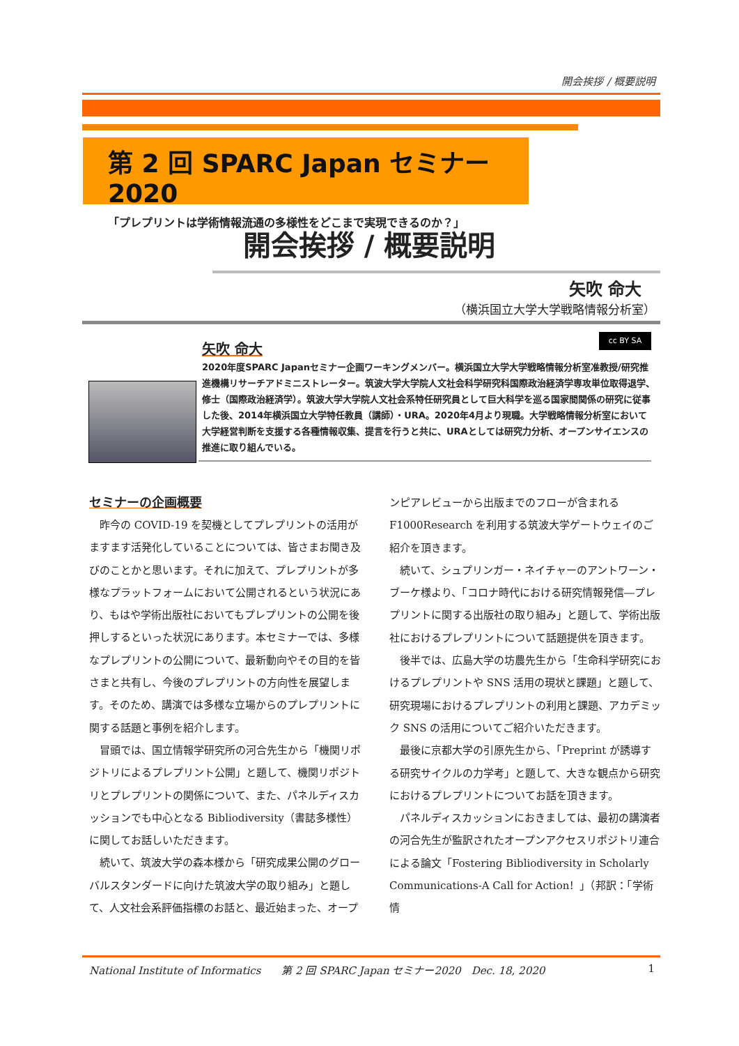開会挨拶 / 概要説明
第 2 回 SPARC Japan セミナー2020
「プレプリントは学術情報流通の多様性をどこまで実現できるのか？」
開会挨拶 / 概要説明
矢吹 命大
（横浜国立大学大学戦略情報分析室）
cc BY SA
矢吹 命大
2020年度SPARC Japanセミナー企画ワーキングメンバー。横浜国立大学大学戦略情報分析室准教授/研究推進機構リサーチアドミニストレーター。筑波大学大学院人文社会科学研究科国際政治経済学専攻単位取得退学、修士（国際政治経済学）。筑波大学大学院人文社会系特任研究員として巨大科学を巡る国家間関係の研究に従事した後、2014年横浜国立大学特任教員（講師）・URA。2020年4月より現職。大学戦略情報分析室において大学経営判断を支援する各種情報収集、提言を行うと共に、URAとしては研究力分析、オープンサイエンスの推進に取り組んでいる。
セミナーの企画概要
昨今の COVID-19 を契機としてプレプリントの活用がますます活発化していることについては、皆さまお聞き及びのことかと思います。それに加えて、プレプリントが多様なプラットフォームにおいて公開されるという状況にあり、もはや学術出版社においてもプレプリントの公開を後押しするといった状況にあります。本セミナーでは、多様なプレプリントの公開について、最新動向やその目的を皆さまと共有し、今後のプレプリントの方向性を展望します。そのため、講演では多様な立場からのプレプリントに関する話題と事例を紹介します。
冒頭では、国立情報学研究所の河合先生から「機関リポジトリによるプレプリント公開」と題して、機関リポジトリとプレプリントの関係について、また、パネルディスカッションでも中心となる Bibliodiversity（書誌多様性）に関してお話しいただきます。
続いて、筑波大学の森本様から「研究成果公開のグローバルスタンダードに向けた筑波大学の取り組み」と題して、人文社会系評価指標のお話と、最近始まった、オープンピアレビューから出版までのフローが含まれる F1000Research を利用する筑波大学ゲートウェイのご紹介を頂きます。
続いて、シュプリンガー・ネイチャーのアントワーン・ブーケ様より、「コロナ時代における研究情報発信―プレプリントに関する出版社の取り組み」と題して、学術出版社におけるプレプリントについて話題提供を頂きます。
後半では、広島大学の坊農先生から「生命科学研究におけるプレプリントや SNS 活用の現状と課題」と題して、研究現場におけるプレプリントの利用と課題、アカデミック SNS の活用についてご紹介いただきます。
最後に京都大学の引原先生から、「Preprint が誘導する研究サイクルの力学考」と題して、大きな観点から研究におけるプレプリントについてお話を頂きます。
パネルディスカッションにおきましては、最初の講演者の河合先生が監訳されたオープンアクセスリポジトリ連合による論文「Fostering Bibliodiversity in Scholarly Communications-A Call for Action！」（邦訳：「学術情
National Institute of Informatics　　第 2 回 SPARC Japan セミナー2020　Dec. 18, 2020 1